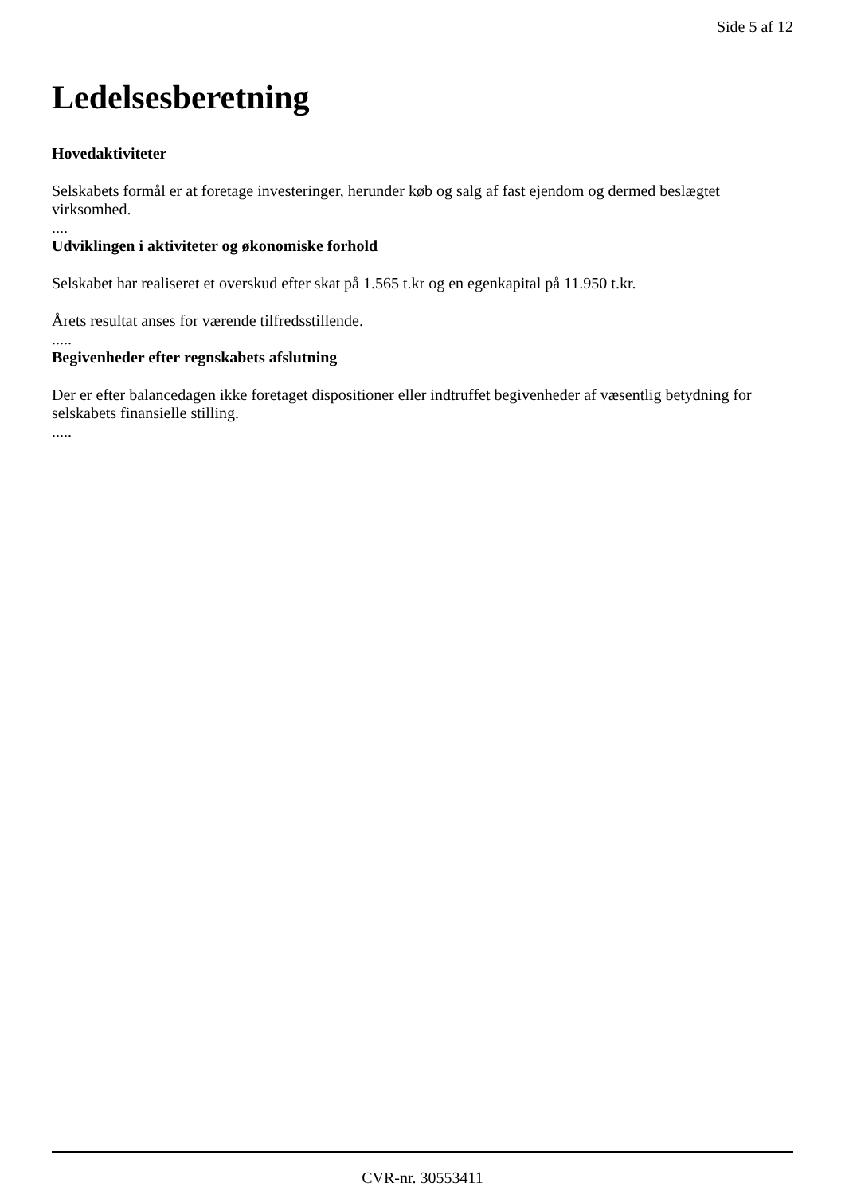Side 5 af 12
Ledelsesberetning
Hovedaktiviteter
Selskabets formål er at foretage investeringer, herunder køb og salg af fast ejendom og dermed beslægtet virksomhed.
....
Udviklingen i aktiviteter og økonomiske forhold
Selskabet har realiseret et overskud efter skat på 1.565 t.kr og en egenkapital på 11.950 t.kr.
Årets resultat anses for værende tilfredsstillende.
.....
Begivenheder efter regnskabets afslutning
Der er efter balancedagen ikke foretaget dispositioner eller indtruffet begivenheder af væsentlig betydning for selskabets finansielle stilling.
.....
CVR-nr. 30553411